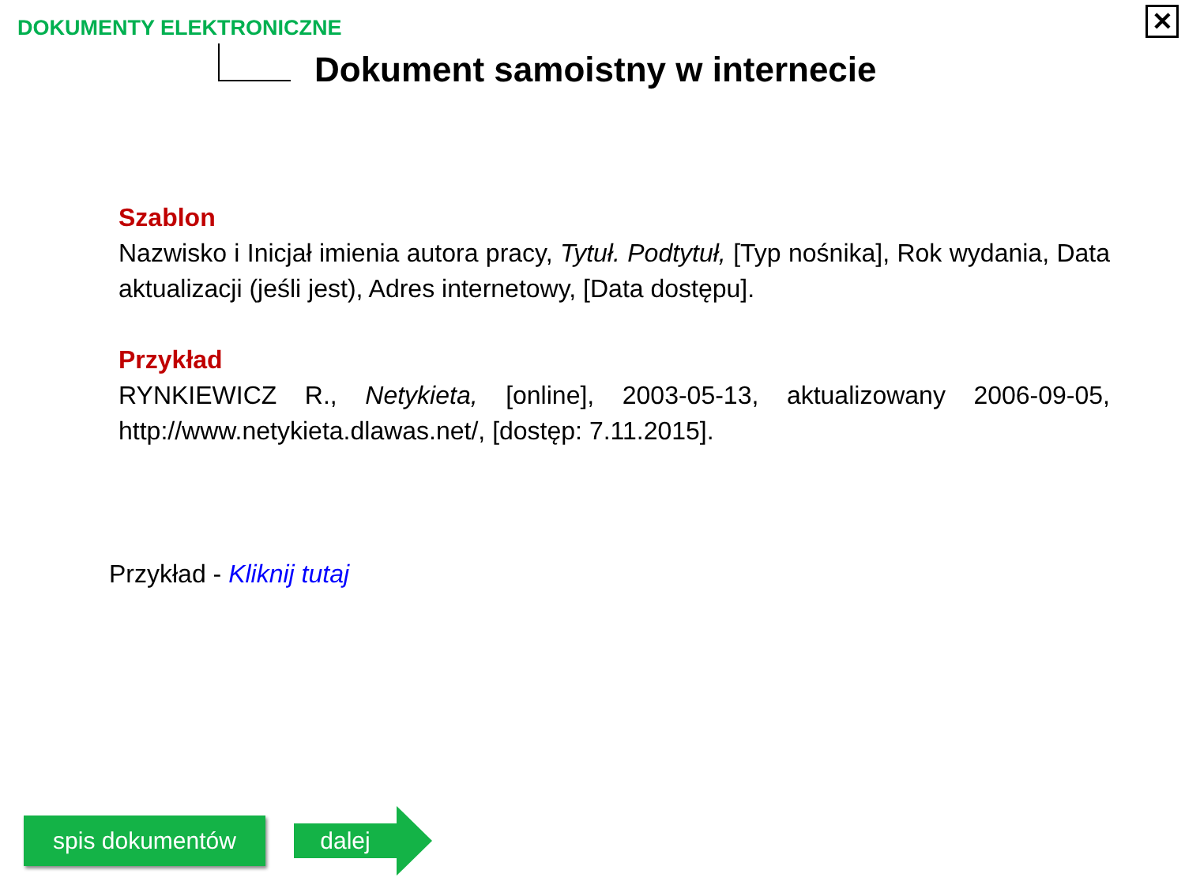DOKUMENTY ELEKTRONICZNE
✕
Dokument samoistny w internecie
Szablon
Nazwisko i Inicjał imienia autora pracy, Tytuł. Podtytuł, [Typ nośnika], Rok wydania, Data aktualizacji (jeśli jest), Adres internetowy, [Data dostępu].
Przykład
RYNKIEWICZ R., Netykieta, [online], 2003-05-13, aktualizowany 2006-09-05, http://www.netykieta.dlawas.net/, [dostęp: 7.11.2015].
Przykład - Kliknij tutaj
spis dokumentów dalej